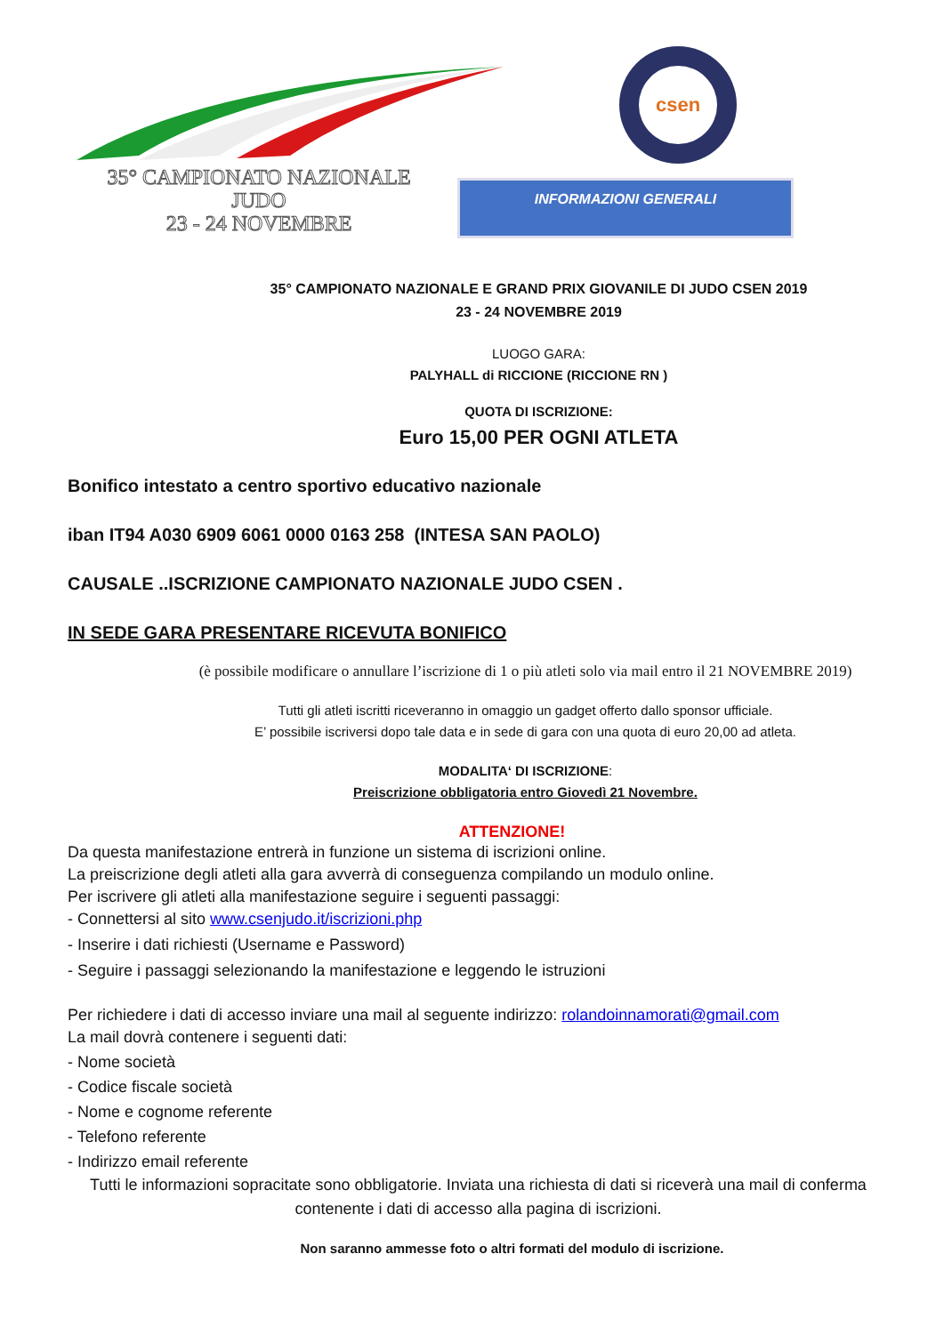35° CAMPIONATO NAZIONALE
JUDO
23 - 24 NOVEMBRE
csen
INFORMAZIONI GENERALI
35° CAMPIONATO NAZIONALE E GRAND PRIX GIOVANILE DI JUDO CSEN 2019
23 - 24 NOVEMBRE 2019
LUOGO GARA:
PALYHALL di RICCIONE (RICCIONE RN )
QUOTA DI ISCRIZIONE:
Euro 15,00 PER OGNI ATLETA
Bonifico intestato a centro sportivo educativo nazionale
iban IT94 A030 6909 6061 0000 0163 258 (INTESA SAN PAOLO)
CAUSALE ..ISCRIZIONE CAMPIONATO NAZIONALE JUDO CSEN .
IN SEDE GARA PRESENTARE RICEVUTA BONIFICO
(è possibile modificare o annullare l’iscrizione di 1 o più atleti solo via mail entro il 21 NOVEMBRE 2019)
Tutti gli atleti iscritti riceveranno in omaggio un gadget offerto dallo sponsor ufficiale.
E’ possibile iscriversi dopo tale data e in sede di gara con una quota di euro 20,00 ad atleta.
MODALITA‘ DI ISCRIZIONE:
Preiscrizione obbligatoria entro Giovedì 21 Novembre.
ATTENZIONE!
Da questa manifestazione entrerà in funzione un sistema di iscrizioni online.
La preiscrizione degli atleti alla gara avverrà di conseguenza compilando un modulo online.
Per iscrivere gli atleti alla manifestazione seguire i seguenti passaggi:
- Connettersi al sito www.csenjudo.it/iscrizioni.php
- Inserire i dati richiesti (Username e Password)
- Seguire i passaggi selezionando la manifestazione e leggendo le istruzioni
Per richiedere i dati di accesso inviare una mail al seguente indirizzo: rolandoinnamorati@gmail.com
La mail dovrà contenere i seguenti dati:
- Nome società
- Codice fiscale società
- Nome e cognome referente
- Telefono referente
- Indirizzo email referente
Tutti le informazioni sopracitate sono obbligatorie. Inviata una richiesta di dati si riceverà una mail di conferma contenente i dati di accesso alla pagina di iscrizioni.
Non saranno ammesse foto o altri formati del modulo di iscrizione.